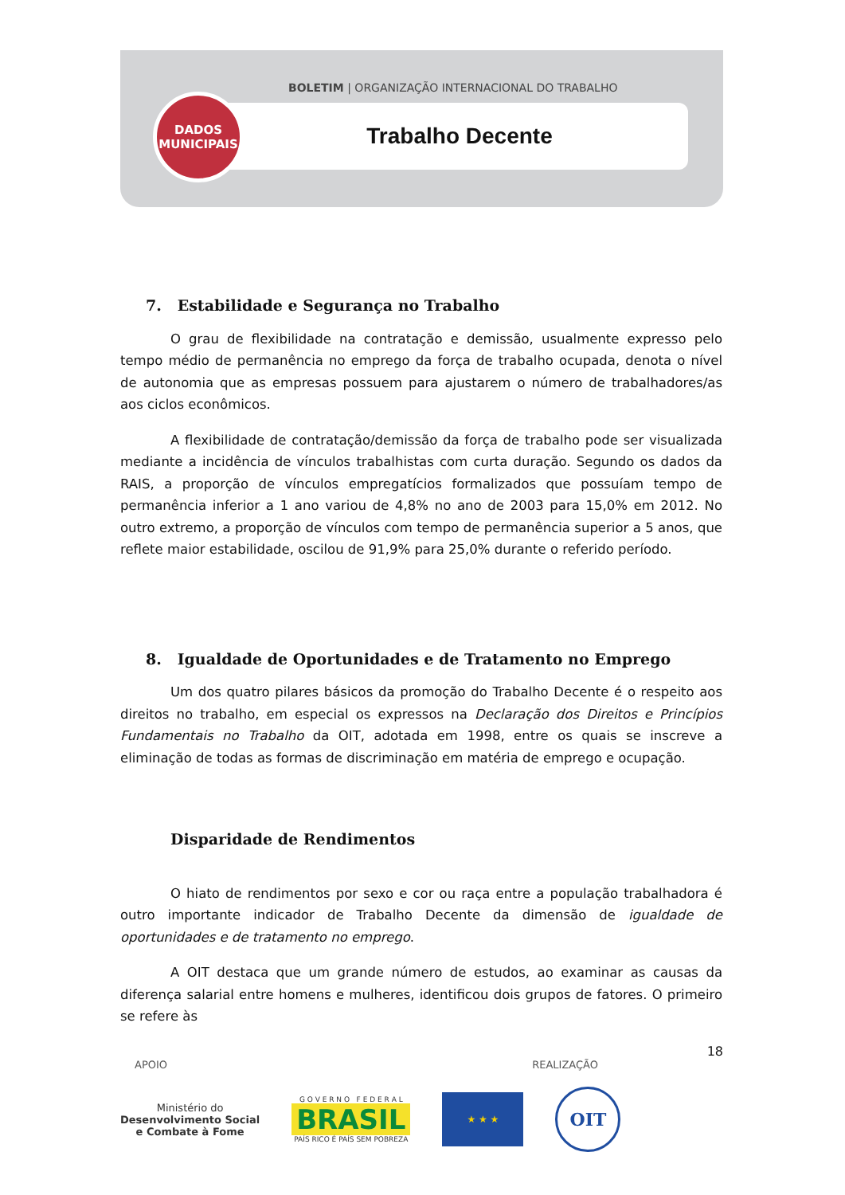BOLETIM | ORGANIZAÇÃO INTERNACIONAL DO TRABALHO
Trabalho Decente
DADOS
MUNICIPAIS
7. Estabilidade e Segurança no Trabalho
O grau de flexibilidade na contratação e demissão, usualmente expresso pelo tempo médio de permanência no emprego da força de trabalho ocupada, denota o nível de autonomia que as empresas possuem para ajustarem o número de trabalhadores/as aos ciclos econômicos.
A flexibilidade de contratação/demissão da força de trabalho pode ser visualizada mediante a incidência de vínculos trabalhistas com curta duração. Segundo os dados da RAIS, a proporção de vínculos empregatícios formalizados que possuíam tempo de permanência inferior a 1 ano variou de 4,8% no ano de 2003 para 15,0% em 2012. No outro extremo, a proporção de vínculos com tempo de permanência superior a 5 anos, que reflete maior estabilidade, oscilou de 91,9% para 25,0% durante o referido período.
8. Igualdade de Oportunidades e de Tratamento no Emprego
Um dos quatro pilares básicos da promoção do Trabalho Decente é o respeito aos direitos no trabalho, em especial os expressos na Declaração dos Direitos e Princípios Fundamentais no Trabalho da OIT, adotada em 1998, entre os quais se inscreve a eliminação de todas as formas de discriminação em matéria de emprego e ocupação.
Disparidade de Rendimentos
O hiato de rendimentos por sexo e cor ou raça entre a população trabalhadora é outro importante indicador de Trabalho Decente da dimensão de igualdade de oportunidades e de tratamento no emprego.
A OIT destaca que um grande número de estudos, ao examinar as causas da diferença salarial entre homens e mulheres, identificou dois grupos de fatores. O primeiro se refere às
18
APOIO REALIZAÇÃO
Ministério do
Desenvolvimento Social
e Combate à Fome
G O V E R N O F E D E R A L
BRASIL
PAÍS RICO É PAÍS SEM POBREZA
★ ★ ★
OIT